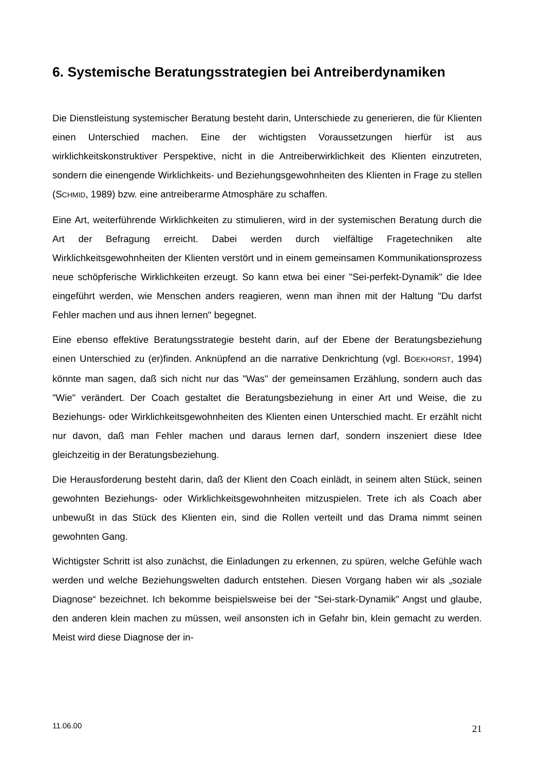6. Systemische Beratungsstrategien bei Antreiberdynamiken
Die Dienstleistung systemischer Beratung besteht darin, Unterschiede zu generieren, die für Klienten einen Unterschied machen. Eine der wichtigsten Voraussetzungen hierfür ist aus wirklichkeitskonstruktiver Perspektive, nicht in die Antreiberwirklichkeit des Klienten einzutreten, sondern die einengende Wirklichkeits- und Beziehungsgewohnheiten des Klienten in Frage zu stellen (SCHMID, 1989) bzw. eine antreiberarme Atmosphäre zu schaffen.
Eine Art, weiterführende Wirklichkeiten zu stimulieren, wird in der systemischen Beratung durch die Art der Befragung erreicht. Dabei werden durch vielfältige Fragetechniken alte Wirklichkeitsgewohnheiten der Klienten verstört und in einem gemeinsamen Kommunikationsprozess neue schöpferische Wirklichkeiten erzeugt. So kann etwa bei einer "Sei-perfekt-Dynamik" die Idee eingeführt werden, wie Menschen anders reagieren, wenn man ihnen mit der Haltung "Du darfst Fehler machen und aus ihnen lernen" begegnet.
Eine ebenso effektive Beratungsstrategie besteht darin, auf der Ebene der Beratungsbeziehung einen Unterschied zu (er)finden. Anknüpfend an die narrative Denkrichtung (vgl. BOEKHORST, 1994) könnte man sagen, daß sich nicht nur das "Was" der gemeinsamen Erzählung, sondern auch das "Wie" verändert. Der Coach gestaltet die Beratungsbeziehung in einer Art und Weise, die zu Beziehungs- oder Wirklichkeitsgewohnheiten des Klienten einen Unterschied macht. Er erzählt nicht nur davon, daß man Fehler machen und daraus lernen darf, sondern inszeniert diese Idee gleichzeitig in der Beratungsbeziehung.
Die Herausforderung besteht darin, daß der Klient den Coach einlädt, in seinem alten Stück, seinen gewohnten Beziehungs- oder Wirklichkeitsgewohnheiten mitzuspielen. Trete ich als Coach aber unbewußt in das Stück des Klienten ein, sind die Rollen verteilt und das Drama nimmt seinen gewohnten Gang.
Wichtigster Schritt ist also zunächst, die Einladungen zu erkennen, zu spüren, welche Gefühle wach werden und welche Beziehungswelten dadurch entstehen. Diesen Vorgang haben wir als „soziale Diagnose“ bezeichnet. Ich bekomme beispielsweise bei der "Sei-stark-Dynamik" Angst und glaube, den anderen klein machen zu müssen, weil ansonsten ich in Gefahr bin, klein gemacht zu werden. Meist wird diese Diagnose der in-
11.06.00 21